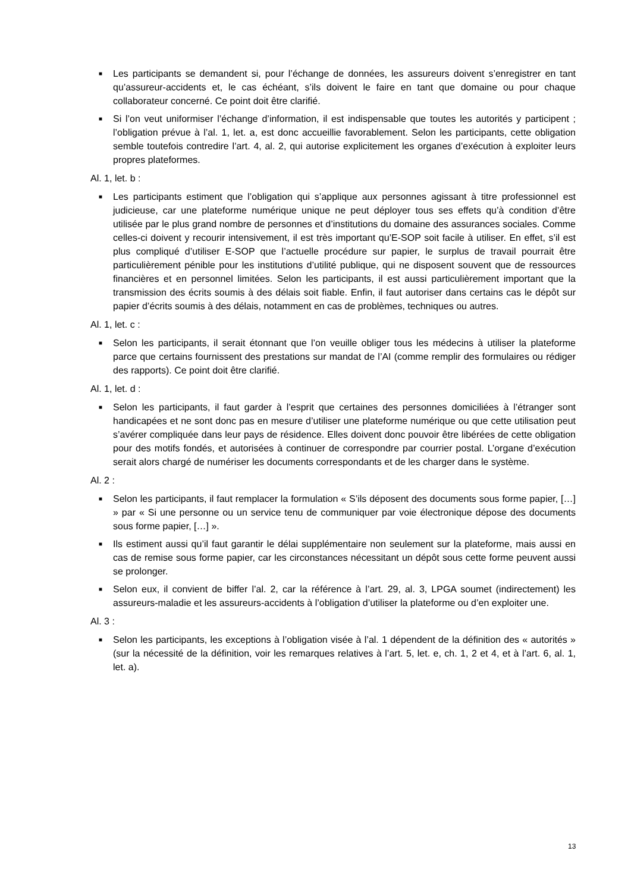■ Les participants se demandent si, pour l’échange de données, les assureurs doivent s’enregistrer en tant qu’assureur-accidents et, le cas échéant, s’ils doivent le faire en tant que domaine ou pour chaque collaborateur concerné. Ce point doit être clarifié.
■ Si l’on veut uniformiser l’échange d’information, il est indispensable que toutes les autorités y participent ; l’obligation prévue à l’al. 1, let. a, est donc accueillie favorablement. Selon les participants, cette obligation semble toutefois contredire l’art. 4, al. 2, qui autorise explicitement les organes d’exécution à exploiter leurs propres plateformes.
Al. 1, let. b :
■ Les participants estiment que l’obligation qui s’applique aux personnes agissant à titre professionnel est judicieuse, car une plateforme numérique unique ne peut déployer tous ses effets qu’à condition d’être utilisée par le plus grand nombre de personnes et d’institutions du domaine des assurances sociales. Comme celles-ci doivent y recourir intensivement, il est très important qu’E-SOP soit facile à utiliser. En effet, s’il est plus compliqué d’utiliser E-SOP que l’actuelle procédure sur papier, le surplus de travail pourrait être particulièrement pénible pour les institutions d’utilité publique, qui ne disposent souvent que de ressources financières et en personnel limitées. Selon les participants, il est aussi particulièrement important que la transmission des écrits soumis à des délais soit fiable. Enfin, il faut autoriser dans certains cas le dépôt sur papier d’écrits soumis à des délais, notamment en cas de problèmes, techniques ou autres.
Al. 1, let. c :
■ Selon les participants, il serait étonnant que l’on veuille obliger tous les médecins à utiliser la plateforme parce que certains fournissent des prestations sur mandat de l’AI (comme remplir des formulaires ou rédiger des rapports). Ce point doit être clarifié.
Al. 1, let. d :
■ Selon les participants, il faut garder à l’esprit que certaines des personnes domiciliées à l’étranger sont handicapées et ne sont donc pas en mesure d’utiliser une plateforme numérique ou que cette utilisation peut s’avérer compliquée dans leur pays de résidence. Elles doivent donc pouvoir être libérées de cette obligation pour des motifs fondés, et autorisées à continuer de correspondre par courrier postal. L’organe d’exécution serait alors chargé de numériser les documents correspondants et de les charger dans le système.
Al. 2 :
■ Selon les participants, il faut remplacer la formulation « S’ils déposent des documents sous forme papier, […] » par « Si une personne ou un service tenu de communiquer par voie électronique dépose des documents sous forme papier, […] ».
■ Ils estiment aussi qu’il faut garantir le délai supplémentaire non seulement sur la plateforme, mais aussi en cas de remise sous forme papier, car les circonstances nécessitant un dépôt sous cette forme peuvent aussi se prolonger.
■ Selon eux, il convient de biffer l’al. 2, car la référence à l’art. 29, al. 3, LPGA soumet (indirectement) les assureurs-maladie et les assureurs-accidents à l’obligation d’utiliser la plateforme ou d’en exploiter une.
Al. 3 :
■ Selon les participants, les exceptions à l’obligation visée à l’al. 1 dépendent de la définition des « autorités » (sur la nécessité de la définition, voir les remarques relatives à l’art. 5, let. e, ch. 1, 2 et 4, et à l’art. 6, al. 1, let. a).
13